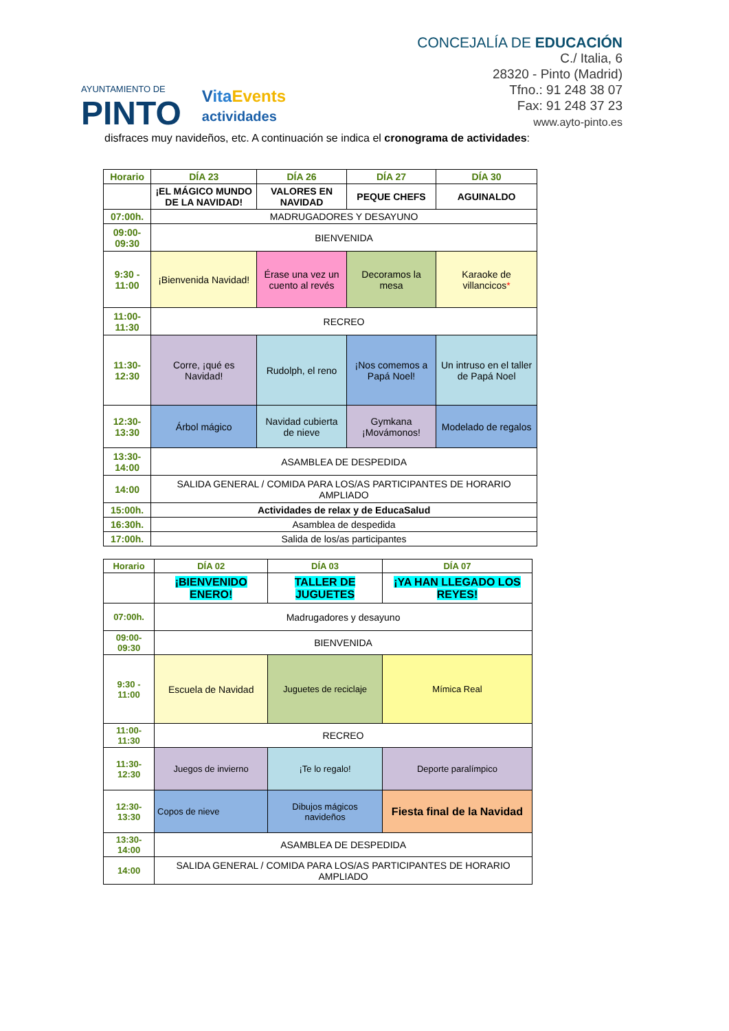AYUNTAMIENTO DE
PINTO
Vita Events
actividades
CONCEJALÍA DE EDUCACIÓN
C./ Italia, 6
28320 - Pinto (Madrid)
Tfno.: 91 248 38 07
Fax: 91 248 37 23
www.ayto-pinto.es
disfraces muy navideños, etc. A continuación se indica el cronograma de actividades:
| Horario | DÍA 23 | DÍA 26 | DÍA 27 | DÍA 30 |
| --- | --- | --- | --- | --- |
| | ¡EL MÁGICO MUNDO DE LA NAVIDAD! | VALORES EN NAVIDAD | PEQUE CHEFS | AGUINALDO |
| 07:00h. | MADRUGADORES Y DESAYUNO | | | |
| 09:00-09:30 | BIENVENIDA | | | |
| 9:30 - 11:00 | ¡Bienvenida Navidad! | Érase una vez un cuento al revés | Decoramos la mesa | Karaoke de villancicos * |
| 11:00-11:30 | RECREO | | | |
| 11:30-12:30 | Corre, ¡qué es Navidad! | Rudolph, el reno | ¡Nos comemos a Papá Noel! | Un intruso en el taller de Papá Noel |
| 12:30-13:30 | Árbol mágico | Navidad cubierta de nieve | Gymkana ¡Movámonos! | Modelado de regalos |
| 13:30-14:00 | ASAMBLEA DE DESPEDIDA | | | |
| 14:00 | SALIDA GENERAL / COMIDA PARA LOS/AS PARTICIPANTES DE HORARIO AMPLIADO | | | |
| 15:00h. | Actividades de relax y de EducaSalud | | | |
| 16:30h. | Asamblea de despedida | | | |
| 17:00h. | Salida de los/as participantes | | | |
| Horario | DÍA 02 | DÍA 03 | DÍA 07 |
| --- | --- | --- | --- |
| | ¡BIENVENIDO ENERO! | TALLER DE JUGUETES | ¡YA HAN LLEGADO LOS REYES! |
| 07:00h. | Madrugadores y desayuno | | |
| 09:00-09:30 | BIENVENIDA | | |
| 9:30 - 11:00 | Escuela de Navidad | Juguetes de reciclaje | Mímica Real |
| 11:00-11:30 | RECREO | | |
| 11:30-12:30 | Juegos de invierno | ¡Te lo regalo! | Deporte paralímpico |
| 12:30-13:30 | Copos de nieve | Dibujos mágicos navideños | Fiesta final de la Navidad |
| 13:30-14:00 | ASAMBLEA DE DESPEDIDA | | |
| 14:00 | SALIDA GENERAL / COMIDA PARA LOS/AS PARTICIPANTES DE HORARIO AMPLIADO | | |